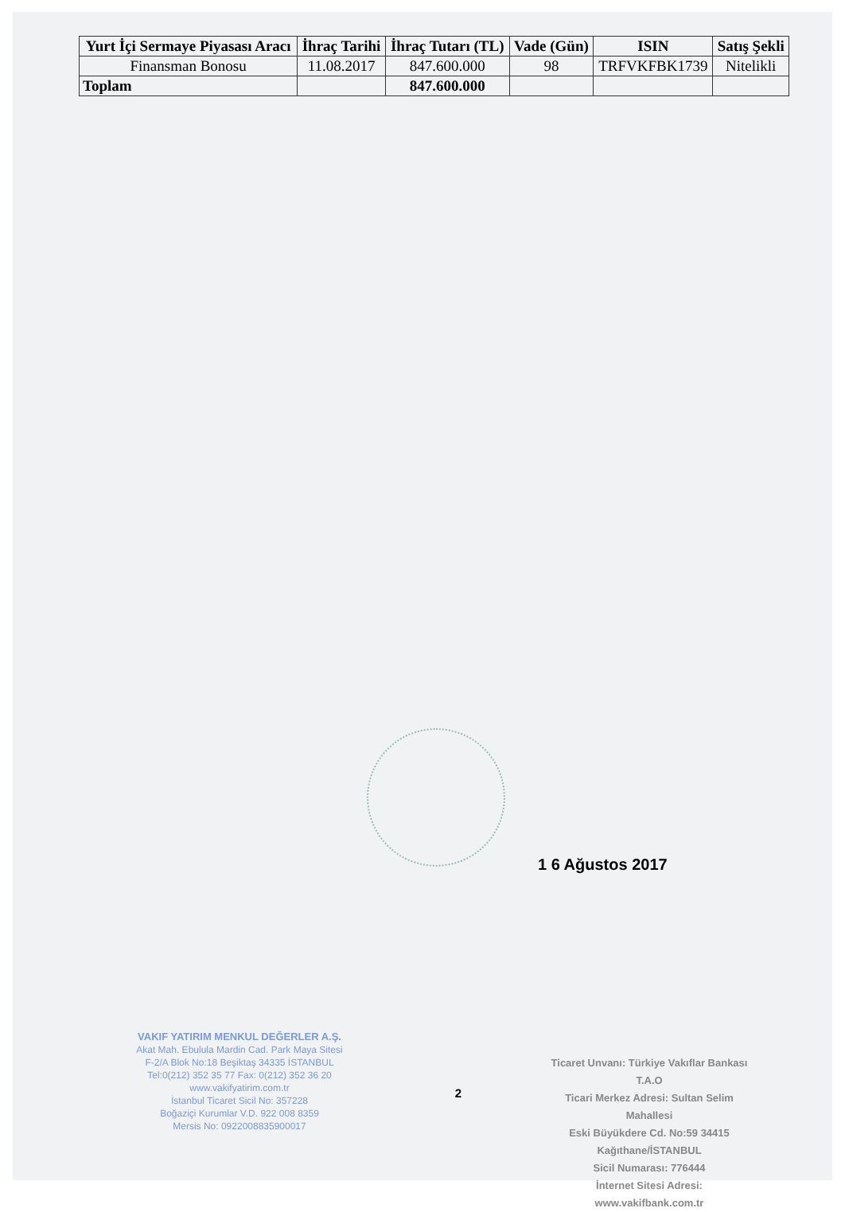| Yurt İçi Sermaye Piyasası Aracı | İhraç Tarihi | İhraç Tutarı (TL) | Vade (Gün) | ISIN | Satış Şekli |
| --- | --- | --- | --- | --- | --- |
| Finansman Bonosu | 11.08.2017 | 847.600.000 | 98 | TRFVKFBK1739 | Nitelikli |
| Toplam | | 847.600.000 | | | |
1 6 Ağustos 2017
VAKIF YATIRIM MENKUL DEĞERLER A.Ş.
Akat Mah. Ebulula Mardin Cad. Park Maya Sitesi
F-2/A Blok No:18 Beşiktaş 34335 İSTANBUL
Tel:0(212) 352 35 77 Fax: 0(212) 352 36 20
www.vakifyatirim.com.tr
İstanbul Ticaret Sicil No: 357228
Boğaziçi Kurumlar V.D. 922 008 8359
Mersis No: 0922008835900017
2
Ticaret Unvanı: Türkiye Vakıflar Bankası T.A.O
Ticari Merkez Adresi: Sultan Selim Mahallesi
Eski Büyükdere Cd. No:59 34415 Kağıthane/İSTANBUL
Sicil Numarası: 776444
İnternet Sitesi Adresi: www.vakifbank.com.tr